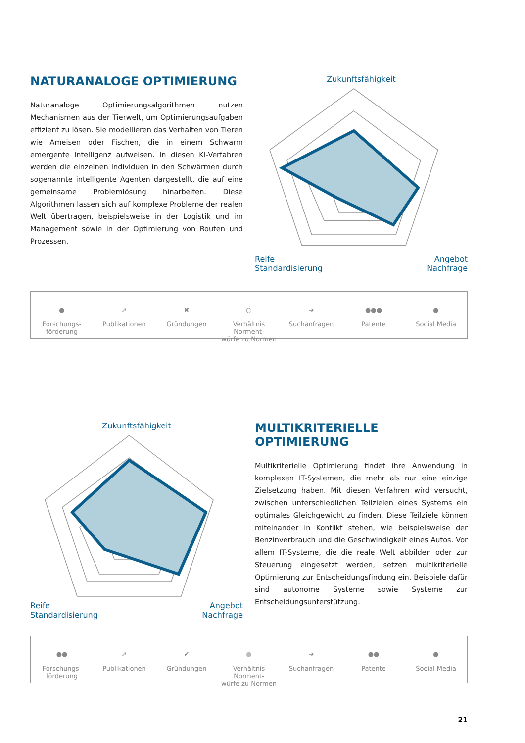NATURANALOGE OPTIMIERUNG
Naturanaloge Optimierungsalgorithmen nutzen Mechanismen aus der Tierwelt, um Optimierungsaufgaben effizient zu lösen. Sie modellieren das Verhalten von Tieren wie Ameisen oder Fischen, die in einem Schwarm emergente Intelligenz aufweisen. In diesen KI-Verfahren werden die einzelnen Individuen in den Schwärmen durch sogenannte intelligente Agenten dargestellt, die auf eine gemeinsame Problemlösung hinarbeiten. Diese Algorithmen lassen sich auf komplexe Probleme der realen Welt übertragen, beispielsweise in der Logistik und im Management sowie in der Optimierung von Routen und Prozessen.
Zukunftsfähigkeit
Reife Angebot
Standardisierung Nachfrage
●
Forschungs-
förderung
➚
Publikationen
✖
Gründungen
○
Verhältnis Norment-
würfe zu Normen
➜
Suchanfragen
●●●
Patente
●
Social Media
Zukunftsfähigkeit
Reife Angebot
Standardisierung Nachfrage
MULTIKRITERIELLE OPTIMIERUNG
Multikriterielle Optimierung findet ihre Anwendung in komplexen IT-Systemen, die mehr als nur eine einzige Zielsetzung haben. Mit diesen Verfahren wird versucht, zwischen unterschiedlichen Teilzielen eines Systems ein optimales Gleichgewicht zu finden. Diese Teilziele können miteinander in Konflikt stehen, wie beispielsweise der Benzinverbrauch und die Geschwindigkeit eines Autos. Vor allem IT-Systeme, die die reale Welt abbilden oder zur Steuerung eingesetzt werden, setzen multikriterielle Optimierung zur Entscheidungsfindung ein. Beispiele dafür sind autonome Systeme sowie Systeme zur Entscheidungsunterstützung.
●●
Forschungs-
förderung
➚
Publikationen
✔
Gründungen
●
Verhältnis Norment-
würfe zu Normen
➜
Suchanfragen
●●
Patente
●
Social Media
21